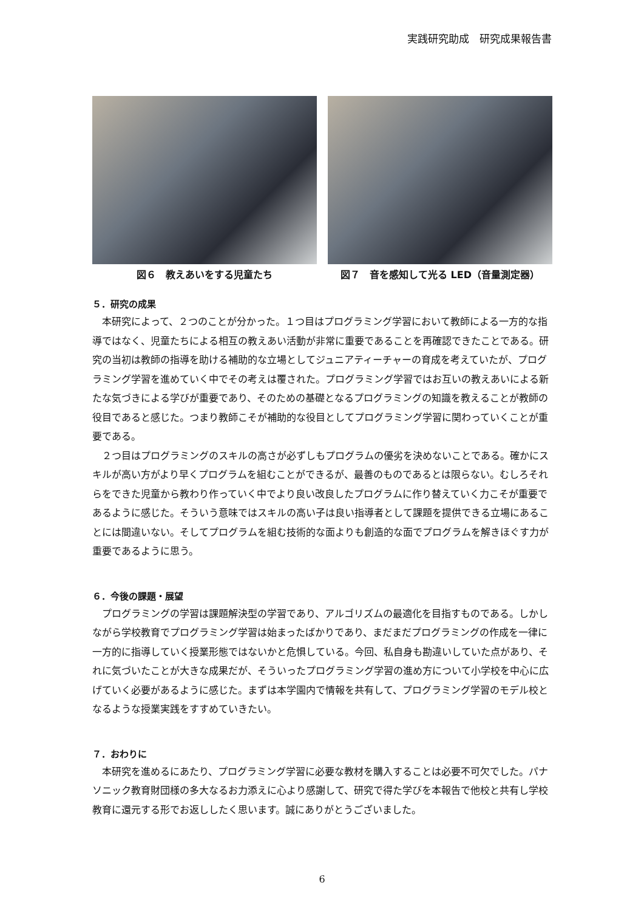実践研究助成　研究成果報告書
図６　教えあいをする児童たち 図７　音を感知して光る LED（音量測定器）
５．研究の成果
本研究によって、２つのことが分かった。１つ目はプログラミング学習において教師による一方的な指導ではなく、児童たちによる相互の教えあい活動が非常に重要であることを再確認できたことである。研究の当初は教師の指導を助ける補助的な立場としてジュニアティーチャーの育成を考えていたが、プログラミング学習を進めていく中でその考えは覆された。プログラミング学習ではお互いの教えあいによる新たな気づきによる学びが重要であり、そのための基礎となるプログラミングの知識を教えることが教師の役目であると感じた。つまり教師こそが補助的な役目としてプログラミング学習に関わっていくことが重要である。
２つ目はプログラミングのスキルの高さが必ずしもプログラムの優劣を決めないことである。確かにスキルが高い方がより早くプログラムを組むことができるが、最善のものであるとは限らない。むしろそれらをできた児童から教わり作っていく中でより良い改良したプログラムに作り替えていく力こそが重要であるように感じた。そういう意味ではスキルの高い子は良い指導者として課題を提供できる立場にあることには間違いない。そしてプログラムを組む技術的な面よりも創造的な面でプログラムを解きほぐす力が重要であるように思う。
６．今後の課題・展望
プログラミングの学習は課題解決型の学習であり、アルゴリズムの最適化を目指すものである。しかしながら学校教育でプログラミング学習は始まったばかりであり、まだまだプログラミングの作成を一律に一方的に指導していく授業形態ではないかと危惧している。今回、私自身も勘違いしていた点があり、それに気づいたことが大きな成果だが、そういったプログラミング学習の進め方について小学校を中心に広げていく必要があるように感じた。まずは本学園内で情報を共有して、プログラミング学習のモデル校となるような授業実践をすすめていきたい。
７．おわりに
本研究を進めるにあたり、プログラミング学習に必要な教材を購入することは必要不可欠でした。パナソニック教育財団様の多大なるお力添えに心より感謝して、研究で得た学びを本報告で他校と共有し学校教育に還元する形でお返ししたく思います。誠にありがとうございました。
6